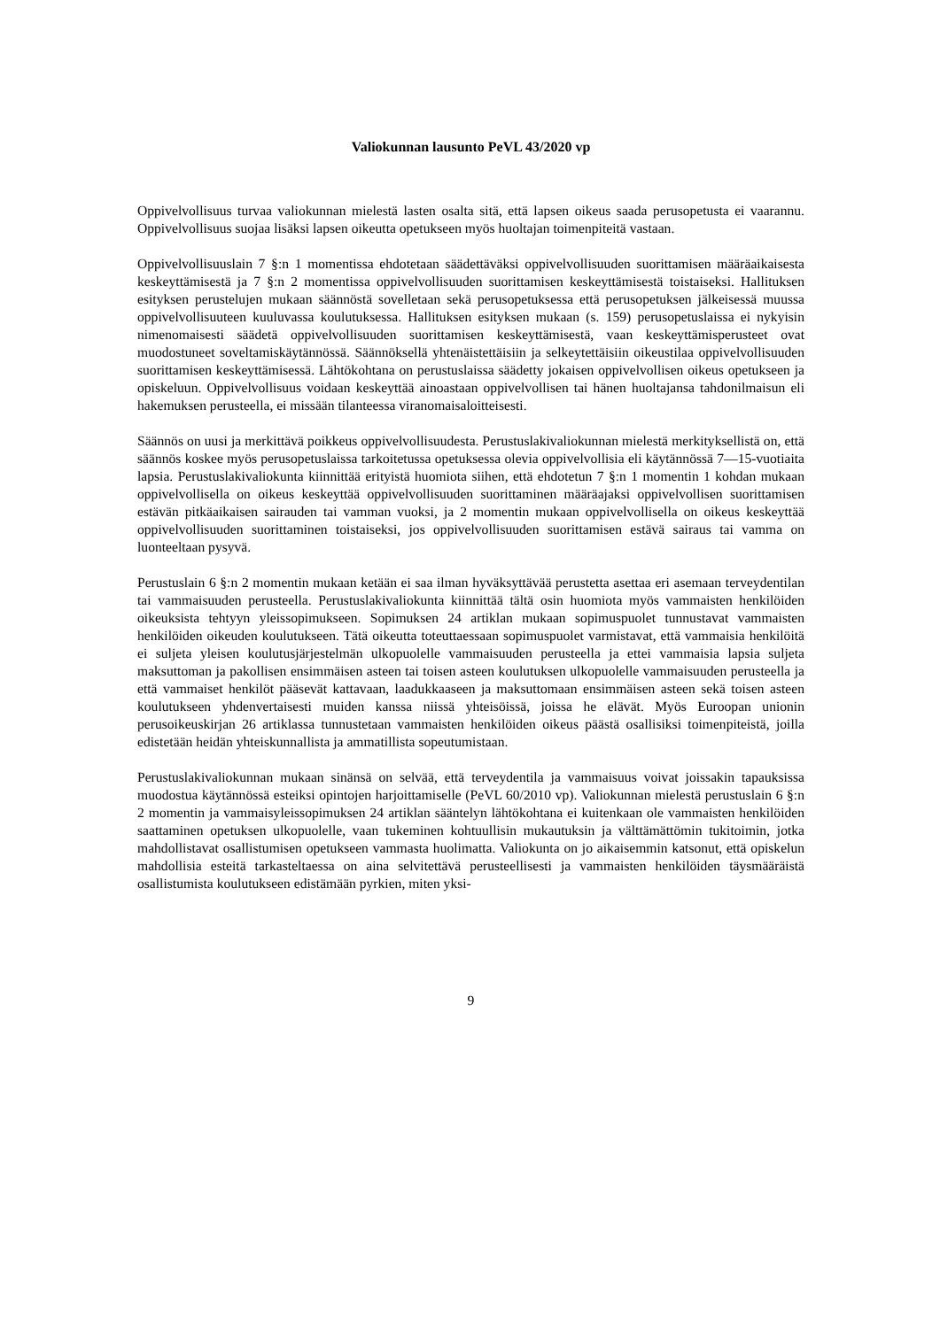Valiokunnan lausunto PeVL 43/2020 vp
Oppivelvollisuus turvaa valiokunnan mielestä lasten osalta sitä, että lapsen oikeus saada perusopetusta ei vaarannu. Oppivelvollisuus suojaa lisäksi lapsen oikeutta opetukseen myös huoltajan toimenpiteitä vastaan.
Oppivelvollisuuslain 7 §:n 1 momentissa ehdotetaan säädettäväksi oppivelvollisuuden suorittamisen määräaikaisesta keskeyttämisestä ja 7 §:n 2 momentissa oppivelvollisuuden suorittamisen keskeyttämisestä toistaiseksi. Hallituksen esityksen perustelujen mukaan säännöstä sovelletaan sekä perusopetuksessa että perusopetuksen jälkeisessä muussa oppivelvollisuuteen kuuluvassa koulutuksessa. Hallituksen esityksen mukaan (s. 159) perusopetuslaissa ei nykyisin nimenomaisesti säädetä oppivelvollisuuden suorittamisen keskeyttämisestä, vaan keskeyttämisperusteet ovat muodostuneet soveltamiskäytännössä. Säännöksellä yhtenäistettäisiin ja selkeytettäisiin oikeustilaa oppivelvollisuuden suorittamisen keskeyttämisessä. Lähtökohtana on perustuslaissa säädetty jokaisen oppivelvollisen oikeus opetukseen ja opiskeluun. Oppivelvollisuus voidaan keskeyttää ainoastaan oppivelvollisen tai hänen huoltajansa tahdonilmaisun eli hakemuksen perusteella, ei missään tilanteessa viranomaisaloitteisesti.
Säännös on uusi ja merkittävä poikkeus oppivelvollisuudesta. Perustuslakivaliokunnan mielestä merkityksellistä on, että säännös koskee myös perusopetuslaissa tarkoitetussa opetuksessa olevia oppivelvollisia eli käytännössä 7—15-vuotiaita lapsia. Perustuslakivaliokunta kiinnittää erityistä huomiota siihen, että ehdotetun 7 §:n 1 momentin 1 kohdan mukaan oppivelvollisella on oikeus keskeyttää oppivelvollisuuden suorittaminen määräajaksi oppivelvollisen suorittamisen estävän pitkäaikaisen sairauden tai vamman vuoksi, ja 2 momentin mukaan oppivelvollisella on oikeus keskeyttää oppivelvollisuuden suorittaminen toistaiseksi, jos oppivelvollisuuden suorittamisen estävä sairaus tai vamma on luonteeltaan pysyvä.
Perustuslain 6 §:n 2 momentin mukaan ketään ei saa ilman hyväksyttävää perustetta asettaa eri asemaan terveydentilan tai vammaisuuden perusteella. Perustuslakivaliokunta kiinnittää tältä osin huomiota myös vammaisten henkilöiden oikeuksista tehtyyn yleissopimukseen. Sopimuksen 24 artiklan mukaan sopimuspuolet tunnustavat vammaisten henkilöiden oikeuden koulutukseen. Tätä oikeutta toteuttaessaan sopimuspuolet varmistavat, että vammaisia henkilöitä ei suljeta yleisen koulutusjärjestelmän ulkopuolelle vammaisuuden perusteella ja ettei vammaisia lapsia suljeta maksuttoman ja pakollisen ensimmäisen asteen tai toisen asteen koulutuksen ulkopuolelle vammaisuuden perusteella ja että vammaiset henkilöt pääsevät kattavaan, laadukkaaseen ja maksuttomaan ensimmäisen asteen sekä toisen asteen koulutukseen yhdenvertaisesti muiden kanssa niissä yhteisöissä, joissa he elävät. Myös Euroopan unionin perusoikeuskirjan 26 artiklassa tunnustetaan vammaisten henkilöiden oikeus päästä osallisiksi toimenpiteistä, joilla edistetään heidän yhteiskunnallista ja ammatillista sopeutumistaan.
Perustuslakivaliokunnan mukaan sinänsä on selvää, että terveydentila ja vammaisuus voivat joissakin tapauksissa muodostua käytännössä esteiksi opintojen harjoittamiselle (PeVL 60/2010 vp). Valiokunnan mielestä perustuslain 6 §:n 2 momentin ja vammaisyleissopimuksen 24 artiklan sääntelyn lähtökohtana ei kuitenkaan ole vammaisten henkilöiden saattaminen opetuksen ulkopuolelle, vaan tukeminen kohtuullisin mukautuksin ja välttämättömin tukitoimin, jotka mahdollistavat osallistumisen opetukseen vammasta huolimatta. Valiokunta on jo aikaisemmin katsonut, että opiskelun mahdollisia esteitä tarkasteltaessa on aina selvitettävä perusteellisesti ja vammaisten henkilöiden täysmääräistä osallistumista koulutukseen edistämään pyrkien, miten yksi-
9